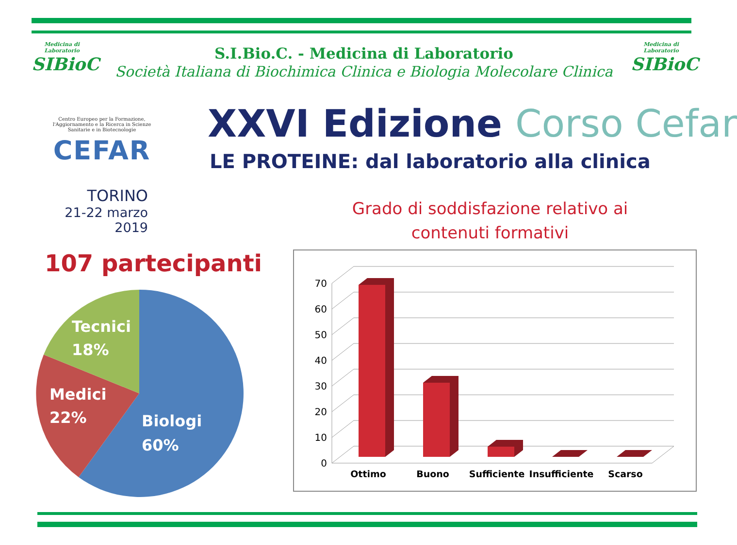Medicina di Laboratorio
SIBioC
Medicina di Laboratorio
SIBioC
S.I.Bio.C. - Medicina di Laboratorio
Società Italiana di Biochimica Clinica e Biologia Molecolare Clinica
Centro Europeo per la Formazione, l'Aggiornamento e la Ricerca in Scienze Sanitarie e in Biotecnologie
CEFAR
TORINO
21-22 marzo 2019
XXVI Edizione Corso Cefar
LE PROTEINE: dal laboratorio alla clinica
Grado di soddisfazione relativo ai contenuti formativi
107 partecipanti
Tecnici
18%
Medici
22%
Biologi
60%
70
60
50
40
30
20
10
0
Ottimo
Buono
Sufficiente
Insufficiente
Scarso